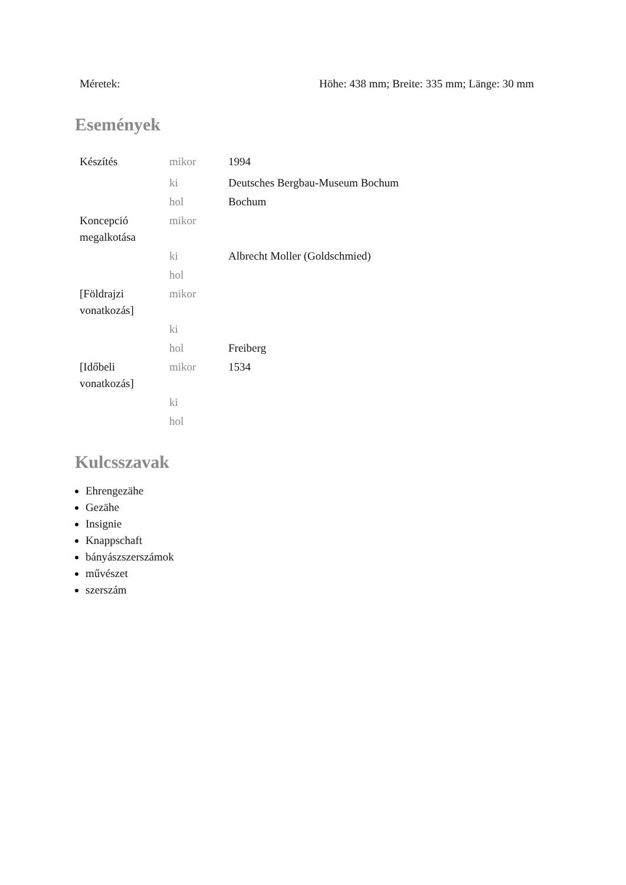| Méretek: | Höhe: 438 mm; Breite: 335 mm; Länge: 30 mm |
Események
| Készítés | mikor | 1994 |
| | ki | Deutsches Bergbau-Museum Bochum |
| | hol | Bochum |
| Koncepció megalkotása | mikor | |
| | ki | Albrecht Moller (Goldschmied) |
| | hol | |
| [Földrajzi vonatkozás] | mikor | |
| | ki | |
| | hol | Freiberg |
| [Időbeli vonatkozás] | mikor | 1534 |
| | ki | |
| | hol | |
Kulcsszavak
Ehrengezähe
Gezähe
Insignie
Knappschaft
bányászszerszámok
művészet
szerszám